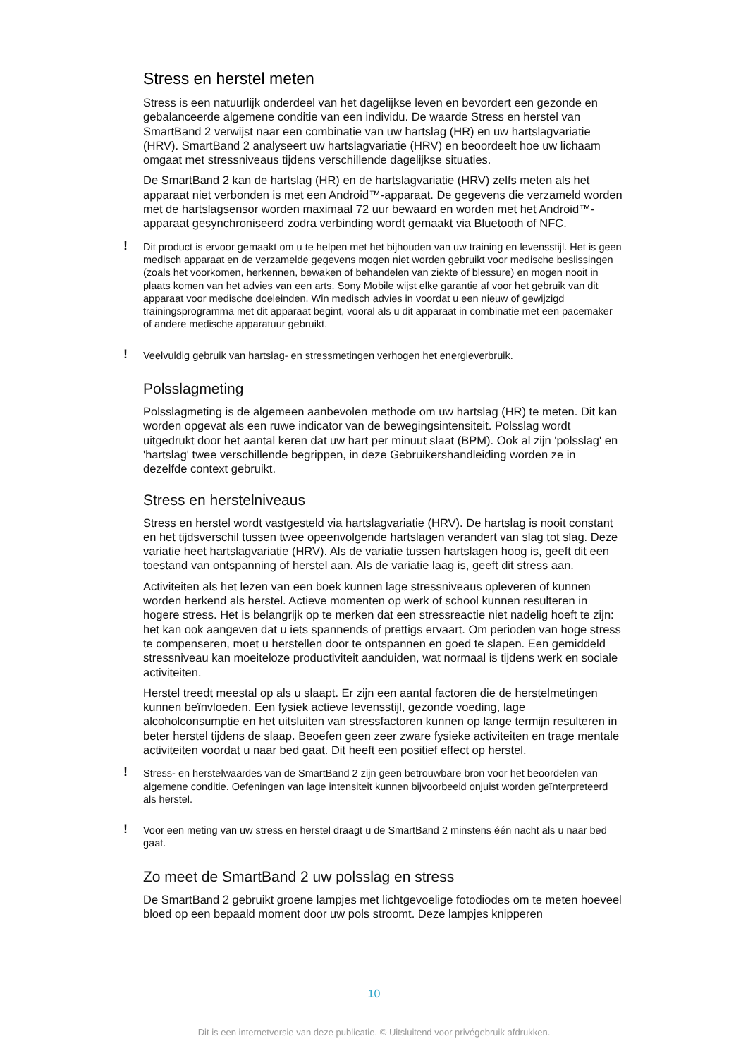Stress en herstel meten
Stress is een natuurlijk onderdeel van het dagelijkse leven en bevordert een gezonde en gebalanceerde algemene conditie van een individu. De waarde Stress en herstel van SmartBand 2 verwijst naar een combinatie van uw hartslag (HR) en uw hartslagvariatie (HRV). SmartBand 2 analyseert uw hartslagvariatie (HRV) en beoordeelt hoe uw lichaam omgaat met stressniveaus tijdens verschillende dagelijkse situaties.
De SmartBand 2 kan de hartslag (HR) en de hartslagvariatie (HRV) zelfs meten als het apparaat niet verbonden is met een Android™-apparaat. De gegevens die verzameld worden met de hartslagsensor worden maximaal 72 uur bewaard en worden met het Android™-apparaat gesynchroniseerd zodra verbinding wordt gemaakt via Bluetooth of NFC.
! Dit product is ervoor gemaakt om u te helpen met het bijhouden van uw training en levensstijl. Het is geen medisch apparaat en de verzamelde gegevens mogen niet worden gebruikt voor medische beslissingen (zoals het voorkomen, herkennen, bewaken of behandelen van ziekte of blessure) en mogen nooit in plaats komen van het advies van een arts. Sony Mobile wijst elke garantie af voor het gebruik van dit apparaat voor medische doeleinden. Win medisch advies in voordat u een nieuw of gewijzigd trainingsprogramma met dit apparaat begint, vooral als u dit apparaat in combinatie met een pacemaker of andere medische apparatuur gebruikt.
! Veelvuldig gebruik van hartslag- en stressmetingen verhogen het energieverbruik.
Polsslagmeting
Polsslagmeting is de algemeen aanbevolen methode om uw hartslag (HR) te meten. Dit kan worden opgevat als een ruwe indicator van de bewegingsintensiteit. Polsslag wordt uitgedrukt door het aantal keren dat uw hart per minuut slaat (BPM). Ook al zijn 'polsslag' en 'hartslag' twee verschillende begrippen, in deze Gebruikershandleiding worden ze in dezelfde context gebruikt.
Stress en herstelniveaus
Stress en herstel wordt vastgesteld via hartslagvariatie (HRV). De hartslag is nooit constant en het tijdsverschil tussen twee opeenvolgende hartslagen verandert van slag tot slag. Deze variatie heet hartslagvariatie (HRV). Als de variatie tussen hartslagen hoog is, geeft dit een toestand van ontspanning of herstel aan. Als de variatie laag is, geeft dit stress aan.
Activiteiten als het lezen van een boek kunnen lage stressniveaus opleveren of kunnen worden herkend als herstel. Actieve momenten op werk of school kunnen resulteren in hogere stress. Het is belangrijk op te merken dat een stressreactie niet nadelig hoeft te zijn: het kan ook aangeven dat u iets spannends of prettigs ervaart. Om perioden van hoge stress te compenseren, moet u herstellen door te ontspannen en goed te slapen. Een gemiddeld stressniveau kan moeiteloze productiviteit aanduiden, wat normaal is tijdens werk en sociale activiteiten.
Herstel treedt meestal op als u slaapt. Er zijn een aantal factoren die de herstelmetingen kunnen beïnvloeden. Een fysiek actieve levensstijl, gezonde voeding, lage alcoholconsumptie en het uitsluiten van stressfactoren kunnen op lange termijn resulteren in beter herstel tijdens de slaap. Beoefen geen zeer zware fysieke activiteiten en trage mentale activiteiten voordat u naar bed gaat. Dit heeft een positief effect op herstel.
! Stress- en herstelwaardes van de SmartBand 2 zijn geen betrouwbare bron voor het beoordelen van algemene conditie. Oefeningen van lage intensiteit kunnen bijvoorbeeld onjuist worden geïnterpreteerd als herstel.
! Voor een meting van uw stress en herstel draagt u de SmartBand 2 minstens één nacht als u naar bed gaat.
Zo meet de SmartBand 2 uw polsslag en stress
De SmartBand 2 gebruikt groene lampjes met lichtgevoelige fotodiodes om te meten hoeveel bloed op een bepaald moment door uw pols stroomt. Deze lampjes knipperen
10
Dit is een internetversie van deze publicatie. © Uitsluitend voor privégebruik afdrukken.